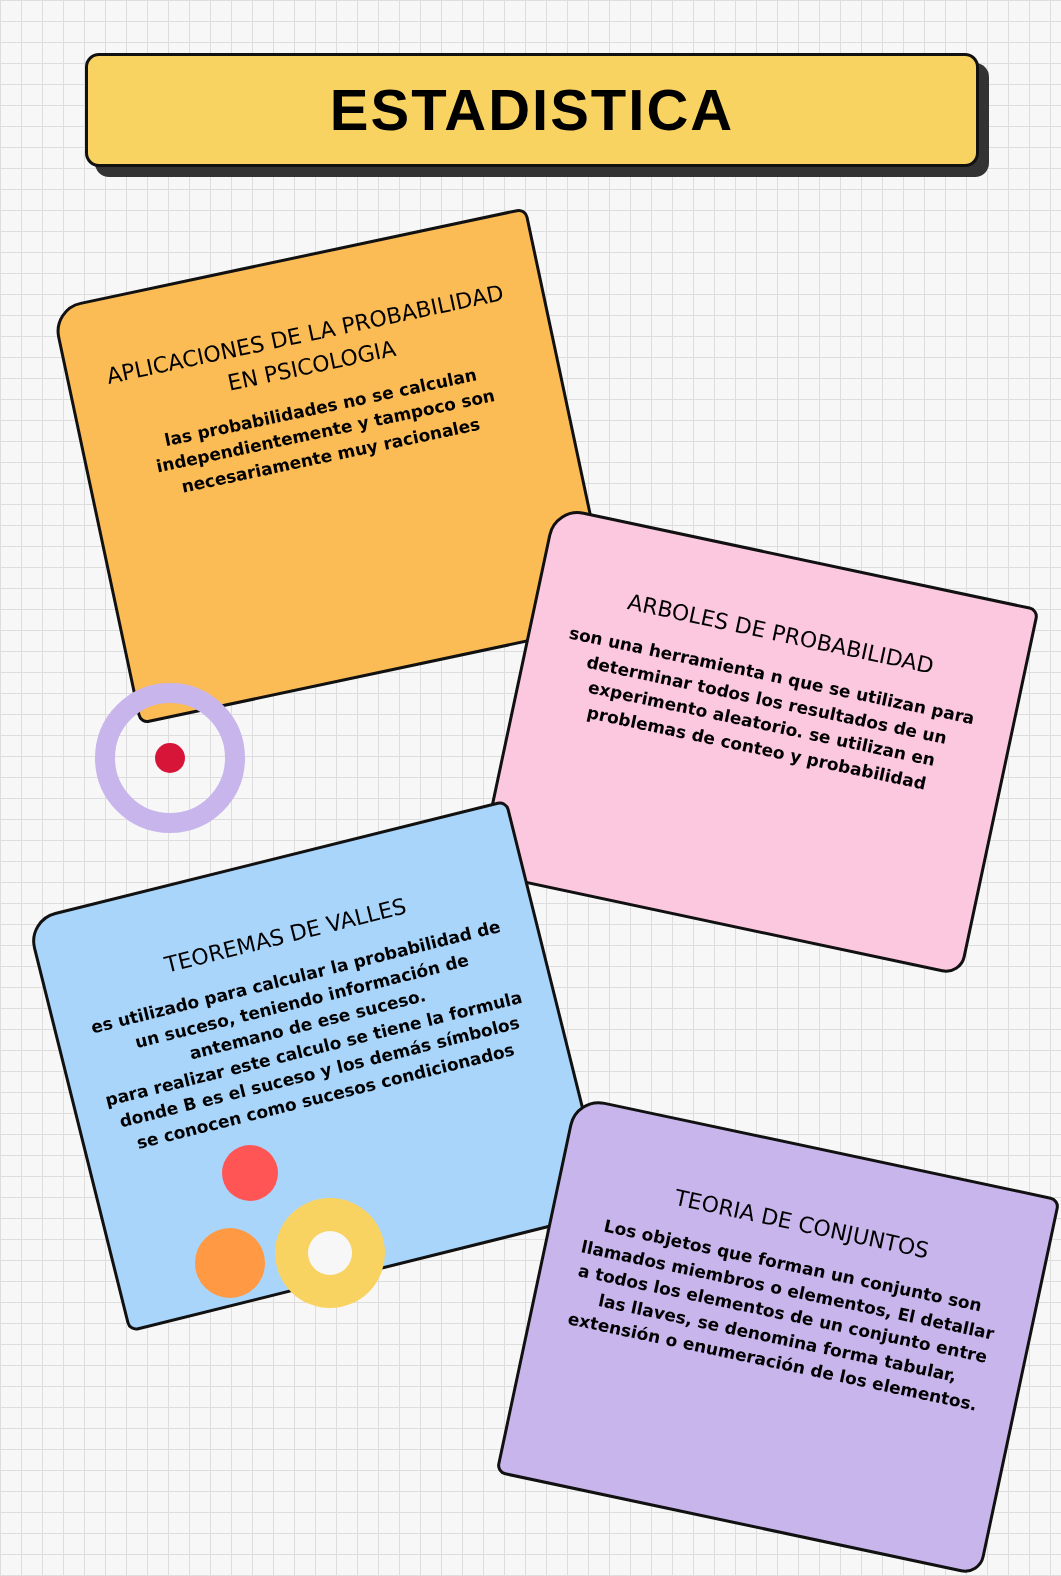ESTADISTICA
APLICACIONES DE LA PROBABILIDAD EN PSICOLOGIA
las probabilidades no se calculan independientemente y tampoco son necesariamente muy racionales
ARBOLES DE PROBABILIDAD
son una herramienta n que se utilizan para determinar todos los resultados de un experimento aleatorio. se utilizan en problemas de conteo y probabilidad
TEOREMAS DE VALLES
es utilizado para calcular la probabilidad de un suceso, teniendo información de antemano de ese suceso.
para realizar este calculo se tiene la formula donde B es el suceso y los demás símbolos se conocen como sucesos condicionados
TEORIA DE CONJUNTOS
Los objetos que forman un conjunto son llamados miembros o elementos, El detallar a todos los elementos de un conjunto entre las llaves, se denomina forma tabular, extensión o enumeración de los elementos.